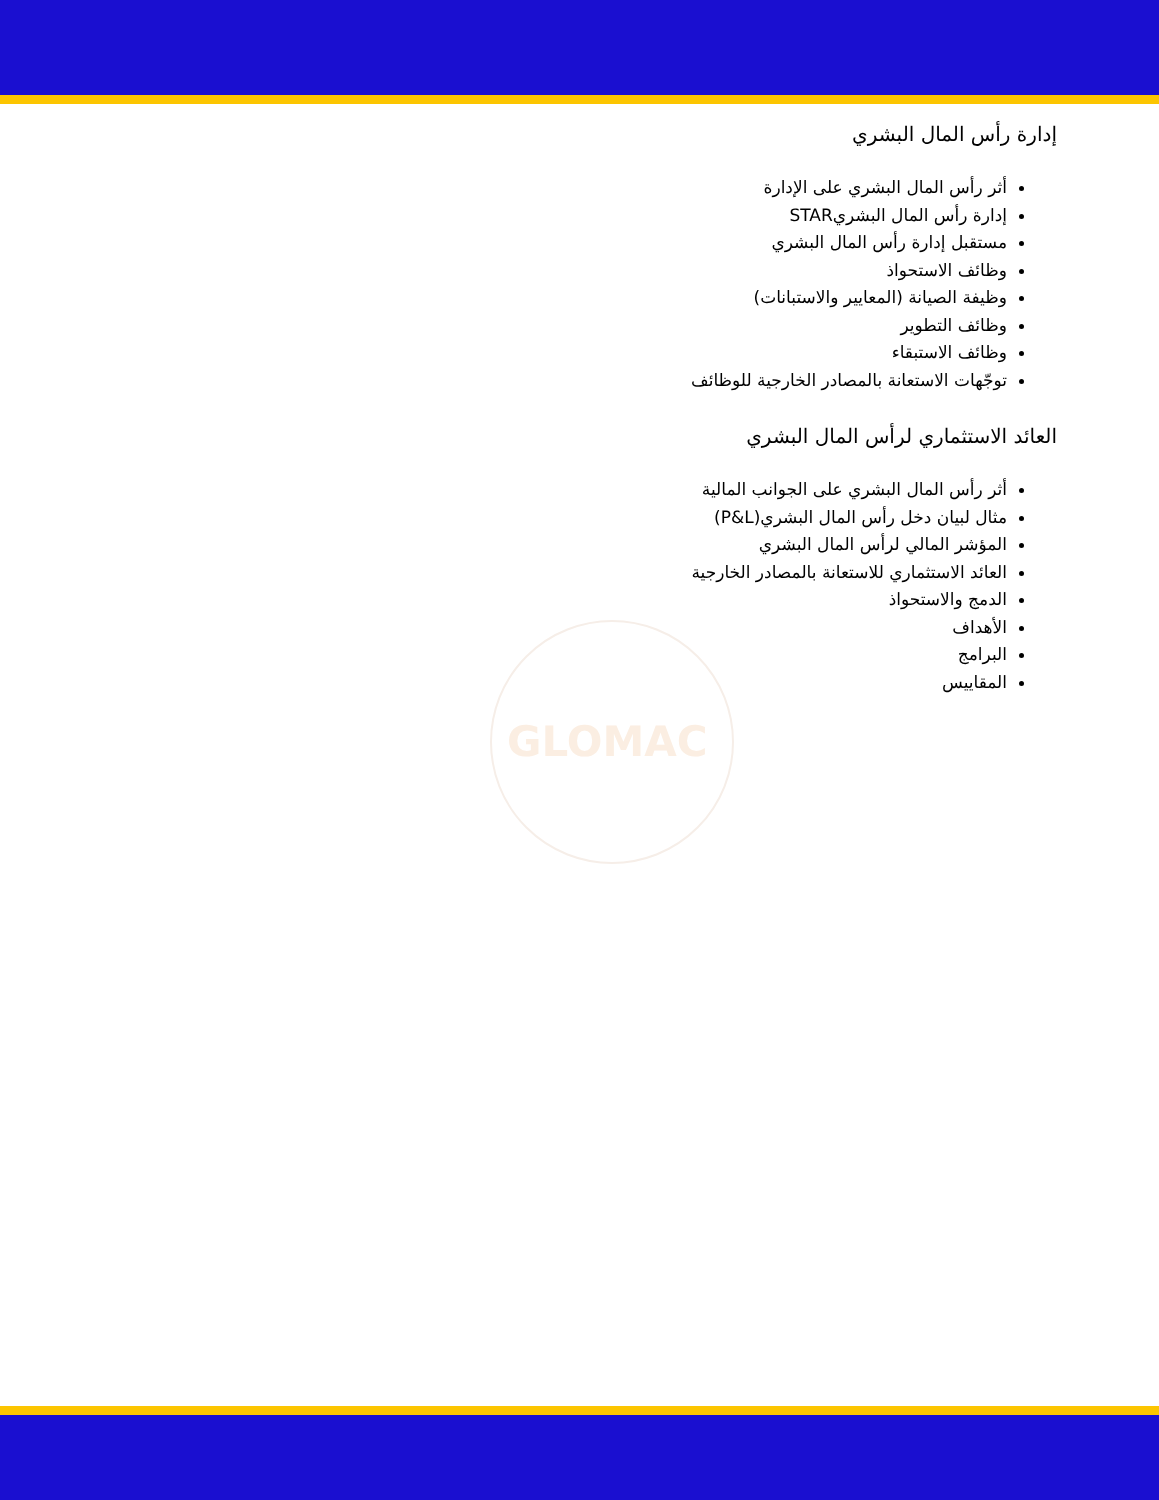GLOMAC
إدارة رأس المال البشري
أثر رأس المال البشري على الإدارة
إدارة رأس المال البشريSTAR
مستقبل إدارة رأس المال البشري
وظائف الاستحواذ
وظيفة الصيانة (المعايير والاستبانات)
وظائف التطوير
وظائف الاستبقاء
توجّهات الاستعانة بالمصادر الخارجية للوظائف
العائد الاستثماري لرأس المال البشري
أثر رأس المال البشري على الجوانب المالية
مثال لبيان دخل رأس المال البشري(P&L)
المؤشر المالي لرأس المال البشري
العائد الاستثماري للاستعانة بالمصادر الخارجية
الدمج والاستحواذ
الأهداف
البرامج
المقاييس